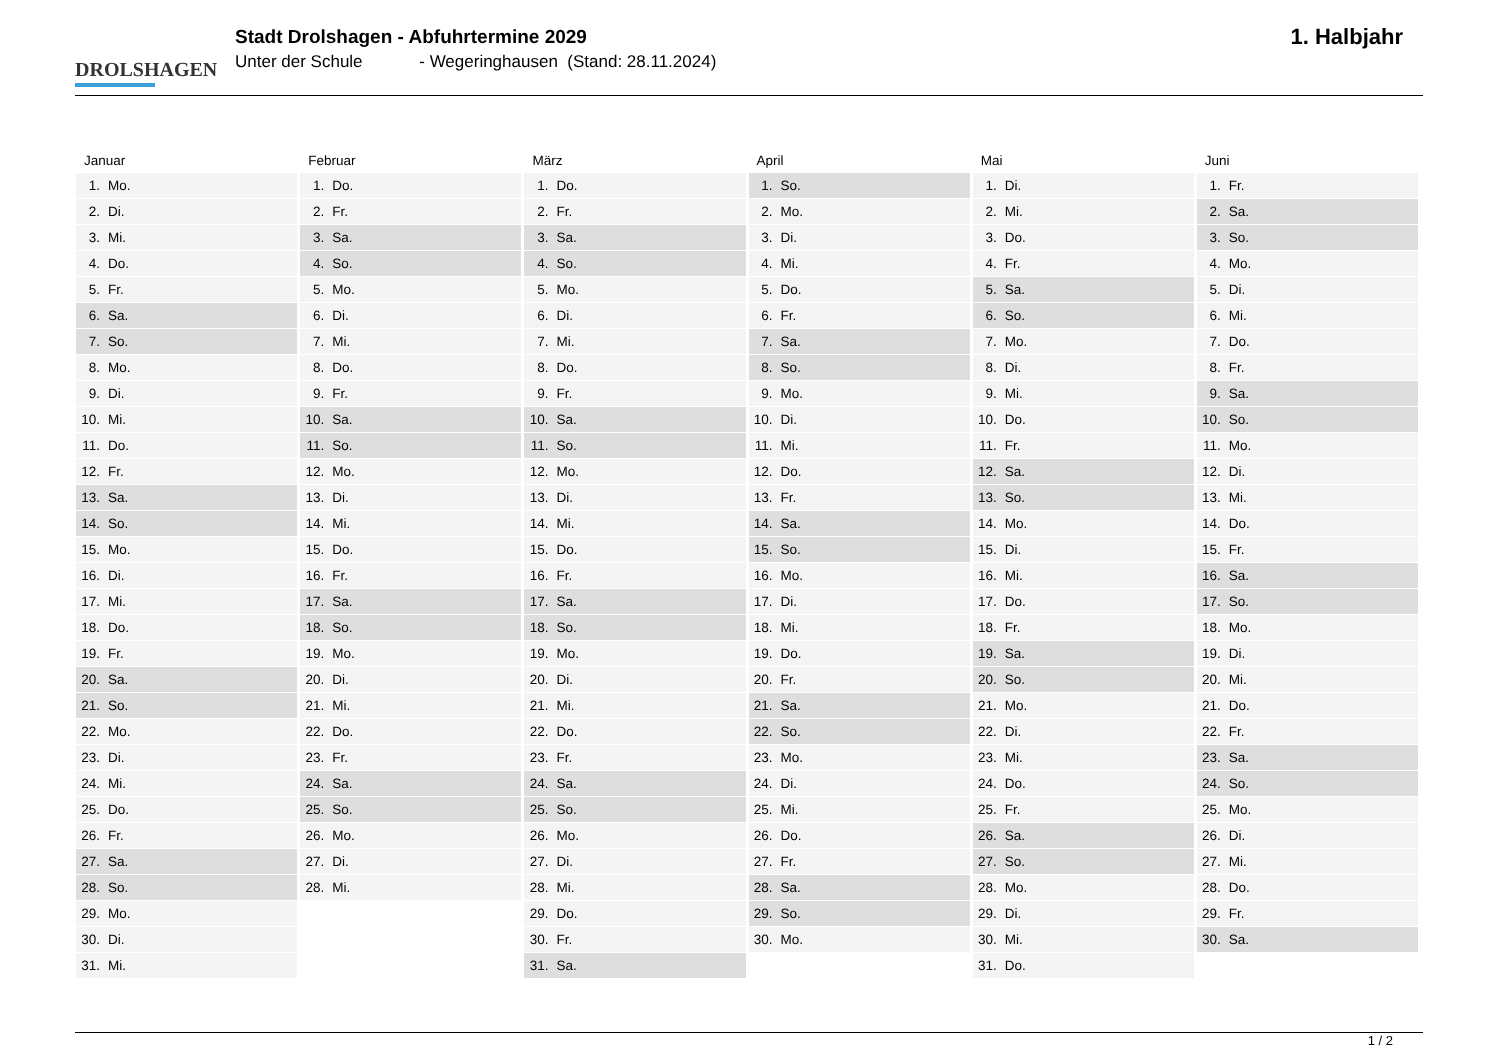DROLSHAGEN
Stadt Drolshagen - Abfuhrtermine 2029
Unter der Schule - Wegeringhausen (Stand: 28.11.2024)
1. Halbjahr
| Januar | Februar | März | April | Mai | Juni |
| --- | --- | --- | --- | --- | --- |
| 1. Mo. | 1. Do. | 1. Do. | 1. So. | 1. Di. | 1. Fr. |
| 2. Di. | 2. Fr. | 2. Fr. | 2. Mo. | 2. Mi. | 2. Sa. |
| 3. Mi. | 3. Sa. | 3. Sa. | 3. Di. | 3. Do. | 3. So. |
| 4. Do. | 4. So. | 4. So. | 4. Mi. | 4. Fr. | 4. Mo. |
| 5. Fr. | 5. Mo. | 5. Mo. | 5. Do. | 5. Sa. | 5. Di. |
| 6. Sa. | 6. Di. | 6. Di. | 6. Fr. | 6. So. | 6. Mi. |
| 7. So. | 7. Mi. | 7. Mi. | 7. Sa. | 7. Mo. | 7. Do. |
| 8. Mo. | 8. Do. | 8. Do. | 8. So. | 8. Di. | 8. Fr. |
| 9. Di. | 9. Fr. | 9. Fr. | 9. Mo. | 9. Mi. | 9. Sa. |
| 10. Mi. | 10. Sa. | 10. Sa. | 10. Di. | 10. Do. | 10. So. |
| 11. Do. | 11. So. | 11. So. | 11. Mi. | 11. Fr. | 11. Mo. |
| 12. Fr. | 12. Mo. | 12. Mo. | 12. Do. | 12. Sa. | 12. Di. |
| 13. Sa. | 13. Di. | 13. Di. | 13. Fr. | 13. So. | 13. Mi. |
| 14. So. | 14. Mi. | 14. Mi. | 14. Sa. | 14. Mo. | 14. Do. |
| 15. Mo. | 15. Do. | 15. Do. | 15. So. | 15. Di. | 15. Fr. |
| 16. Di. | 16. Fr. | 16. Fr. | 16. Mo. | 16. Mi. | 16. Sa. |
| 17. Mi. | 17. Sa. | 17. Sa. | 17. Di. | 17. Do. | 17. So. |
| 18. Do. | 18. So. | 18. So. | 18. Mi. | 18. Fr. | 18. Mo. |
| 19. Fr. | 19. Mo. | 19. Mo. | 19. Do. | 19. Sa. | 19. Di. |
| 20. Sa. | 20. Di. | 20. Di. | 20. Fr. | 20. So. | 20. Mi. |
| 21. So. | 21. Mi. | 21. Mi. | 21. Sa. | 21. Mo. | 21. Do. |
| 22. Mo. | 22. Do. | 22. Do. | 22. So. | 22. Di. | 22. Fr. |
| 23. Di. | 23. Fr. | 23. Fr. | 23. Mo. | 23. Mi. | 23. Sa. |
| 24. Mi. | 24. Sa. | 24. Sa. | 24. Di. | 24. Do. | 24. So. |
| 25. Do. | 25. So. | 25. So. | 25. Mi. | 25. Fr. | 25. Mo. |
| 26. Fr. | 26. Mo. | 26. Mo. | 26. Do. | 26. Sa. | 26. Di. |
| 27. Sa. | 27. Di. | 27. Di. | 27. Fr. | 27. So. | 27. Mi. |
| 28. So. | 28. Mi. | 28. Mi. | 28. Sa. | 28. Mo. | 28. Do. |
| 29. Mo. | | 29. Do. | 29. So. | 29. Di. | 29. Fr. |
| 30. Di. | | 30. Fr. | 30. Mo. | 30. Mi. | 30. Sa. |
| 31. Mi. | | 31. Sa. | | 31. Do. | |
1 / 2